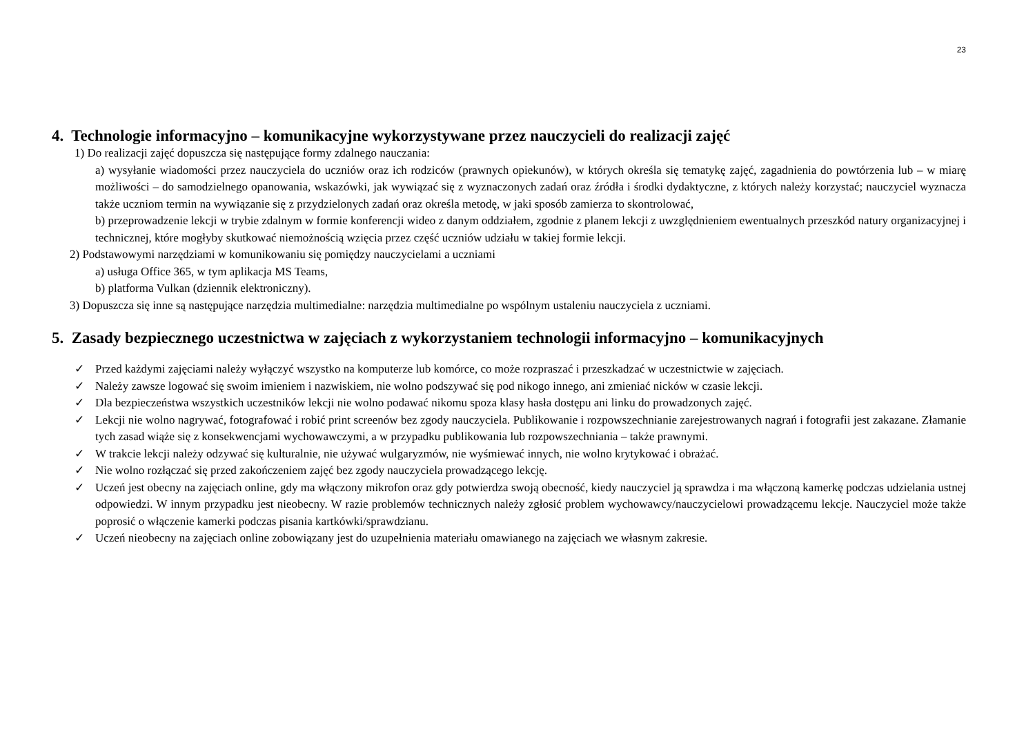23
4. Technologie informacyjno – komunikacyjne wykorzystywane przez nauczycieli do realizacji zajęć
1) Do realizacji zajęć dopuszcza się następujące formy zdalnego nauczania:
a) wysyłanie wiadomości przez nauczyciela do uczniów oraz ich rodziców (prawnych opiekunów), w których określa się tematykę zajęć, zagadnienia do powtórzenia lub – w miarę możliwości – do samodzielnego opanowania, wskazówki, jak wywiązać się z wyznaczonych zadań oraz źródła i środki dydaktyczne, z których należy korzystać; nauczyciel wyznacza także uczniom termin na wywiązanie się z przydzielonych zadań oraz określa metodę, w jaki sposób zamierza to skontrolować,
b) przeprowadzenie lekcji w trybie zdalnym w formie konferencji wideo z danym oddziałem, zgodnie z planem lekcji z uwzględnieniem ewentualnych przeszkód natury organizacyjnej i technicznej, które mogłyby skutkować niemożnością wzięcia przez część uczniów udziału w takiej formie lekcji.
2) Podstawowymi narzędziami w komunikowaniu się pomiędzy nauczycielami a uczniami
a) usługa Office 365, w tym aplikacja MS Teams,
b) platforma Vulkan (dziennik elektroniczny).
3) Dopuszcza się inne są następujące narzędzia multimedialne: narzędzia multimedialne po wspólnym ustaleniu nauczyciela z uczniami.
5. Zasady bezpiecznego uczestnictwa w zajęciach z wykorzystaniem technologii informacyjno – komunikacyjnych
✓ Przed każdymi zajęciami należy wyłączyć wszystko na komputerze lub komórce, co może rozpraszać i przeszkadzać w uczestnictwie w zajęciach.
✓ Należy zawsze logować się swoim imieniem i nazwiskiem, nie wolno podszywać się pod nikogo innego, ani zmieniać nicków w czasie lekcji.
✓ Dla bezpieczeństwa wszystkich uczestników lekcji nie wolno podawać nikomu spoza klasy hasła dostępu ani linku do prowadzonych zajęć.
✓ Lekcji nie wolno nagrywać, fotografować i robić print screenów bez zgody nauczyciela. Publikowanie i rozpowszechnianie zarejestrowanych nagrań i fotografii jest zakazane. Złamanie tych zasad wiąże się z konsekwencjami wychowawczymi, a w przypadku publikowania lub rozpowszechniania – także prawnymi.
✓ W trakcie lekcji należy odzywać się kulturalnie, nie używać wulgaryzmów, nie wyśmiewać innych, nie wolno krytykować i obrażać.
✓ Nie wolno rozłączać się przed zakończeniem zajęć bez zgody nauczyciela prowadzącego lekcję.
✓ Uczeń jest obecny na zajęciach online, gdy ma włączony mikrofon oraz gdy potwierdza swoją obecność, kiedy nauczyciel ją sprawdza i ma włączoną kamerkę podczas udzielania ustnej odpowiedzi. W innym przypadku jest nieobecny. W razie problemów technicznych należy zgłosić problem wychowawcy/nauczycielowi prowadzącemu lekcje. Nauczyciel może także poprosić o włączenie kamerki podczas pisania kartkówki/sprawdzianu.
✓ Uczeń nieobecny na zajęciach online zobowiązany jest do uzupełnienia materiału omawianego na zajęciach we własnym zakresie.